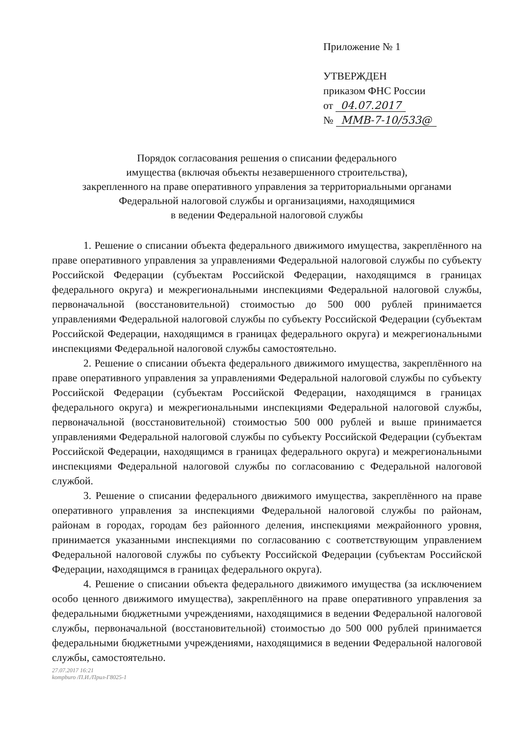Приложение № 1
УТВЕРЖДЕН
приказом ФНС России
от 04.07.2017
№ ММВ-7-10/533@
Порядок согласования решения о списании федерального
имущества (включая объекты незавершенного строительства),
закрепленного на праве оперативного управления за территориальными органами
Федеральной налоговой службы и организациями, находящимися
в ведении Федеральной налоговой службы
1. Решение о списании объекта федерального движимого имущества, закреплённого на праве оперативного управления за управлениями Федеральной налоговой службы по субъекту Российской Федерации (субъектам Российской Федерации, находящимся в границах федерального округа) и межрегиональными инспекциями Федеральной налоговой службы, первоначальной (восстановительной) стоимостью до 500 000 рублей принимается управлениями Федеральной налоговой службы по субъекту Российской Федерации (субъектам Российской Федерации, находящимся в границах федерального округа) и межрегиональными инспекциями Федеральной налоговой службы самостоятельно.
2. Решение о списании объекта федерального движимого имущества, закреплённого на праве оперативного управления за управлениями Федеральной налоговой службы по субъекту Российской Федерации (субъектам Российской Федерации, находящимся в границах федерального округа) и межрегиональными инспекциями Федеральной налоговой службы, первоначальной (восстановительной) стоимостью 500 000 рублей и выше принимается управлениями Федеральной налоговой службы по субъекту Российской Федерации (субъектам Российской Федерации, находящимся в границах федерального округа) и межрегиональными инспекциями Федеральной налоговой службы по согласованию с Федеральной налоговой службой.
3. Решение о списании федерального движимого имущества, закреплённого на праве оперативного управления за инспекциями Федеральной налоговой службы по районам, районам в городах, городам без районного деления, инспекциями межрайонного уровня, принимается указанными инспекциями по согласованию с соответствующим управлением Федеральной налоговой службы по субъекту Российской Федерации (субъектам Российской Федерации, находящимся в границах федерального округа).
4. Решение о списании объекта федерального движимого имущества (за исключением особо ценного движимого имущества), закреплённого на праве оперативного управления за федеральными бюджетными учреждениями, находящимися в ведении Федеральной налоговой службы, первоначальной (восстановительной) стоимостью до 500 000 рублей принимается федеральными бюджетными учреждениями, находящимися в ведении Федеральной налоговой службы, самостоятельно.
27.07.2017 16:21
kompburo /П.И./Прил-Г8025-1